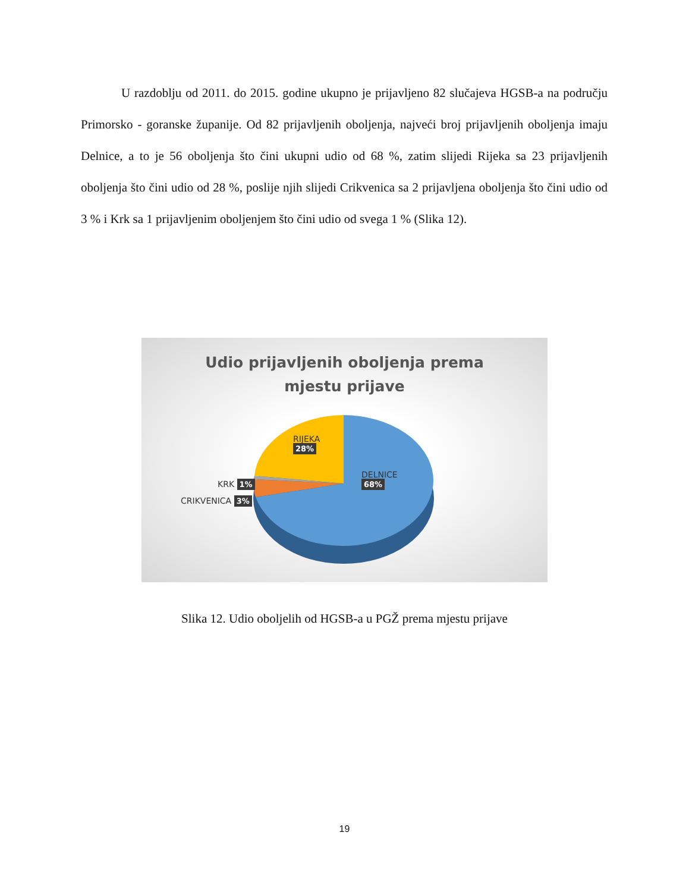U razdoblju od 2011. do 2015. godine ukupno je prijavljeno 82 slučajeva HGSB-a na području Primorsko - goranske županije. Od 82 prijavljenih oboljenja, najveći broj prijavljenih oboljenja imaju Delnice, a to je 56 oboljenja što čini ukupni udio od 68 %, zatim slijedi Rijeka sa 23 prijavljenih oboljenja što čini udio od 28 %, poslije njih slijedi Crikvenica sa 2 prijavljena oboljenja što čini udio od 3 % i Krk sa 1 prijavljenim oboljenjem što čini udio od svega 1 % (Slika 12).
Udio prijavljenih oboljenja prema
mjestu prijave
RIJEKA
28%
DELNICE
68%
KRK 1%
CRIKVENICA 3%
Slika 12. Udio oboljelih od HGSB-a u PGŽ prema mjestu prijave
19